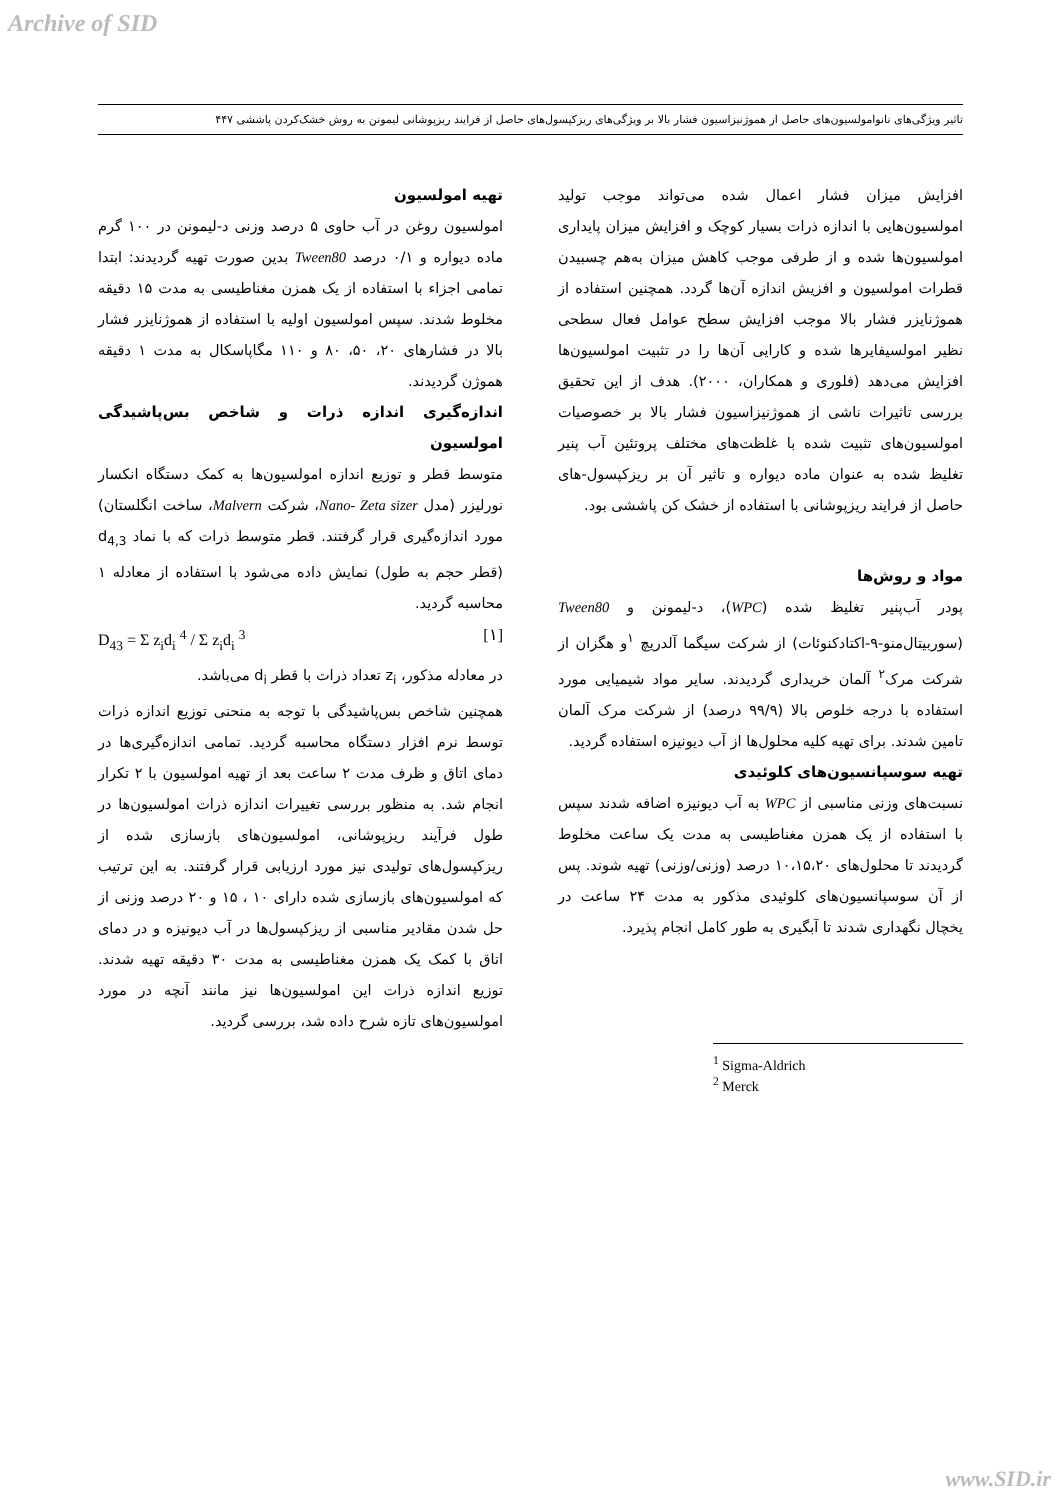Archive of SID
تاثیر ویژگی‌های نانوامولسیون‌های حاصل از هموژنیزاسیون فشار بالا بر ویژگی‌های ریزکپسول‌های حاصل از فرایند ریزپوشانی لیمونن به روش خشک‌کردن پاششی ۴۴۷
افزایش میزان فشار اعمال شده می‌تواند موجب تولید امولسیون‌هایی با اندازه ذرات بسیار کوچک و افزایش میزان پایداری امولسیون‌ها شده و از طرفی موجب کاهش میزان به‌هم چسبیدن قطرات امولسیون و افزیش اندازه آن‌ها گردد. همچنین استفاده از هموژنایزر فشار بالا موجب افزایش سطح عوامل فعال سطحی نظیر امولسیفایرها شده و کارایی آن‌ها را در تثبیت امولسیون‌ها افزایش می‌دهد (فلوری و همکاران، ۲۰۰۰). هدف از این تحقیق بررسی تاثیرات ناشی از هموژنیزاسیون فشار بالا بر خصوصیات امولسیون‌های تثبیت شده با غلظت‌های مختلف پروتئین آب پنیر تغلیظ شده به عنوان ماده دیواره و تاثیر آن بر ریزکپسول-های حاصل از فرایند ریزپوشانی با استفاده از خشک کن پاششی بود.
مواد و روش‌ها
پودر آب‌پنیر تغلیظ شده (WPC)، د-لیمونن و Tween80 (سوربیتال‌منو-۹-اکتادکنوئات) از شرکت سیگما آلدریچ <sup>۱</sup>و هگزان از شرکت مرک<sup>۲</sup> آلمان خریداری گردیدند. سایر مواد شیمیایی مورد استفاده با درجه خلوص بالا (۹۹/۹ درصد) از شرکت مرک آلمان تامین شدند. برای تهیه کلیه محلول‌ها از آب دیونیزه استفاده گردید.
تهیه سوسپانسیون‌های کلوئیدی
نسبت‌های وزنی مناسبی از WPC به آب دیونیزه اضافه شدند سپس با استفاده از یک همزن مغناطیسی به مدت یک ساعت مخلوط گردیدند تا محلول‌های ۱۰،۱۵،۲۰ درصد (وزنی/وزنی) تهیه شوند. پس از آن سوسپانسیون‌های کلوئیدی مذکور به مدت ۲۴ ساعت در یخچال نگهداری شدند تا آبگیری به طور کامل انجام پذیرد.
<sup>1</sup> Sigma-Aldrich
<sup>2</sup> Merck
تهیه امولسیون
امولسیون روغن در آب حاوی ۵ درصد وزنی د-لیمونن در ۱۰۰ گرم ماده دیواره و ۰/۱ درصد Tween80 بدین صورت تهیه گردیدند: ابتدا تمامی اجزاء با استفاده از یک همزن مغناطیسی به مدت ۱۵ دقیقه مخلوط شدند. سپس امولسیون اولیه با استفاده از هموژنایزر فشار بالا در فشارهای ۲۰، ۵۰، ۸۰ و ۱۱۰ مگاپاسکال به مدت ۱ دقیقه هموژن گردیدند.
اندازه‌گیری اندازه ذرات و شاخص بس‌پاشیدگی امولسیون
متوسط قطر و توزیع اندازه امولسیون‌ها به کمک دستگاه انکسار نورلیزر (مدل Nano- Zeta sizer، شرکت Malvern، ساخت انگلستان) مورد اندازه‌گیری قرار گرفتند. قطر متوسط ذرات که با نماد d<sub>4,3</sub> (قطر حجم به طول) نمایش داده می‌شود با استفاده از معادله ۱ محاسبه گردید.
D<sub>43</sub> = Σ z<sub>i</sub>d<sub>i</sub> <sup>4</sup> / Σ z<sub>i</sub>d<sub>i</sub> <sup>3</sup> [۱]
در معادله مذکور، z<sub>i</sub> تعداد ذرات با قطر d<sub>i</sub> می‌باشد.
همچنین شاخص بس‌پاشیدگی با توجه به منحنی توزیع اندازه ذرات توسط نرم افزار دستگاه محاسبه گردید. تمامی اندازه‌گیری‌ها در دمای اتاق و ظرف مدت ۲ ساعت بعد از تهیه امولسیون با ۲ تکرار انجام شد. به منظور بررسی تغییرات اندازه ذرات امولسیون‌ها در طول فرآیند ریزپوشانی، امولسیون‌های بازسازی شده از ریزکپسول‌های تولیدی نیز مورد ارزیابی قرار گرفتند. به این ترتیب که امولسیون‌های بازسازی شده دارای ۱۰ ، ۱۵ و ۲۰ درصد وزنی از حل شدن مقادیر مناسبی از ریزکپسول‌ها در آب دیونیزه و در دمای اتاق با کمک یک همزن مغناطیسی به مدت ۳۰ دقیقه تهیه شدند. توزیع اندازه ذرات این امولسیون‌ها نیز مانند آنچه در مورد امولسیون‌های تازه شرح داده شد، بررسی گردید.
www.SID.ir